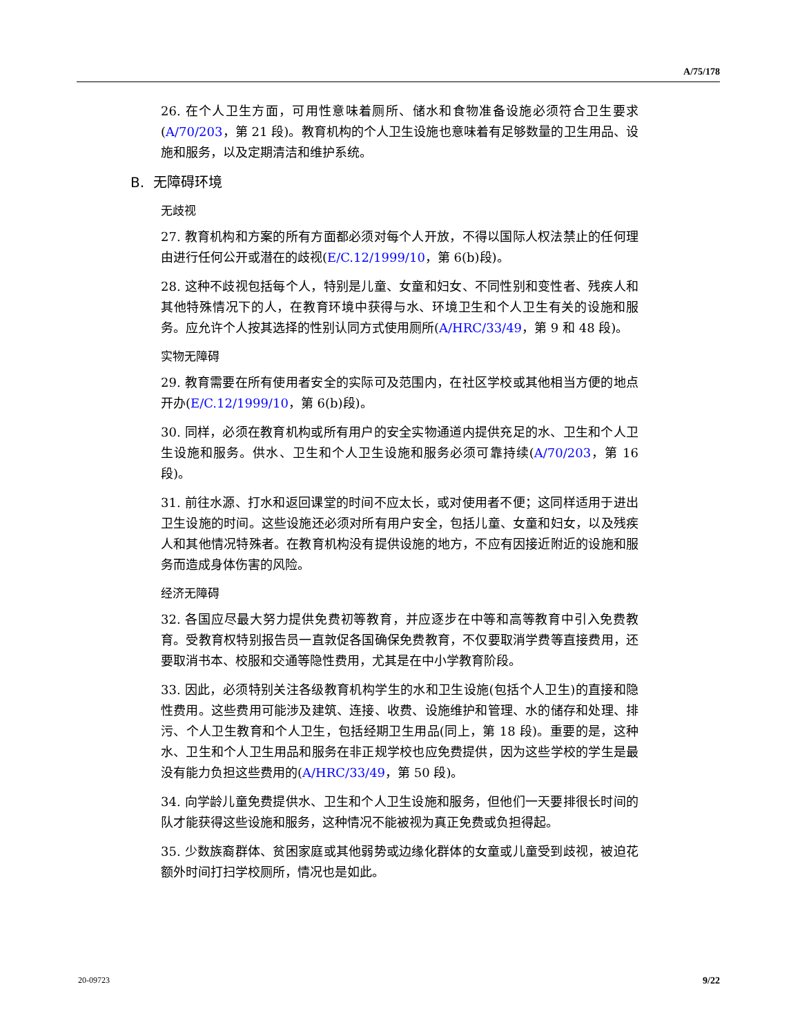A/75/178
26. 在个人卫生方面，可用性意味着厕所、储水和食物准备设施必须符合卫生要求(A/70/203，第 21 段)。教育机构的个人卫生设施也意味着有足够数量的卫生用品、设施和服务，以及定期清洁和维护系统。
B. 无障碍环境
无歧视
27. 教育机构和方案的所有方面都必须对每个人开放，不得以国际人权法禁止的任何理由进行任何公开或潜在的歧视(E/C.12/1999/10，第 6(b)段)。
28. 这种不歧视包括每个人，特别是儿童、女童和妇女、不同性别和变性者、残疾人和其他特殊情况下的人，在教育环境中获得与水、环境卫生和个人卫生有关的设施和服务。应允许个人按其选择的性别认同方式使用厕所(A/HRC/33/49，第 9 和 48 段)。
实物无障碍
29. 教育需要在所有使用者安全的实际可及范围内，在社区学校或其他相当方便的地点开办(E/C.12/1999/10，第 6(b)段)。
30. 同样，必须在教育机构或所有用户的安全实物通道内提供充足的水、卫生和个人卫生设施和服务。供水、卫生和个人卫生设施和服务必须可靠持续(A/70/203，第 16 段)。
31. 前往水源、打水和返回课堂的时间不应太长，或对使用者不便；这同样适用于进出卫生设施的时间。这些设施还必须对所有用户安全，包括儿童、女童和妇女，以及残疾人和其他情况特殊者。在教育机构没有提供设施的地方，不应有因接近附近的设施和服务而造成身体伤害的风险。
经济无障碍
32. 各国应尽最大努力提供免费初等教育，并应逐步在中等和高等教育中引入免费教育。受教育权特别报告员一直敦促各国确保免费教育，不仅要取消学费等直接费用，还要取消书本、校服和交通等隐性费用，尤其是在中小学教育阶段。
33. 因此，必须特别关注各级教育机构学生的水和卫生设施(包括个人卫生)的直接和隐性费用。这些费用可能涉及建筑、连接、收费、设施维护和管理、水的储存和处理、排污、个人卫生教育和个人卫生，包括经期卫生用品(同上，第 18 段)。重要的是，这种水、卫生和个人卫生用品和服务在非正规学校也应免费提供，因为这些学校的学生是最没有能力负担这些费用的(A/HRC/33/49，第 50 段)。
34. 向学龄儿童免费提供水、卫生和个人卫生设施和服务，但他们一天要排很长时间的队才能获得这些设施和服务，这种情况不能被视为真正免费或负担得起。
35. 少数族裔群体、贫困家庭或其他弱势或边缘化群体的女童或儿童受到歧视，被迫花额外时间打扫学校厕所，情况也是如此。
20-09723 9/22